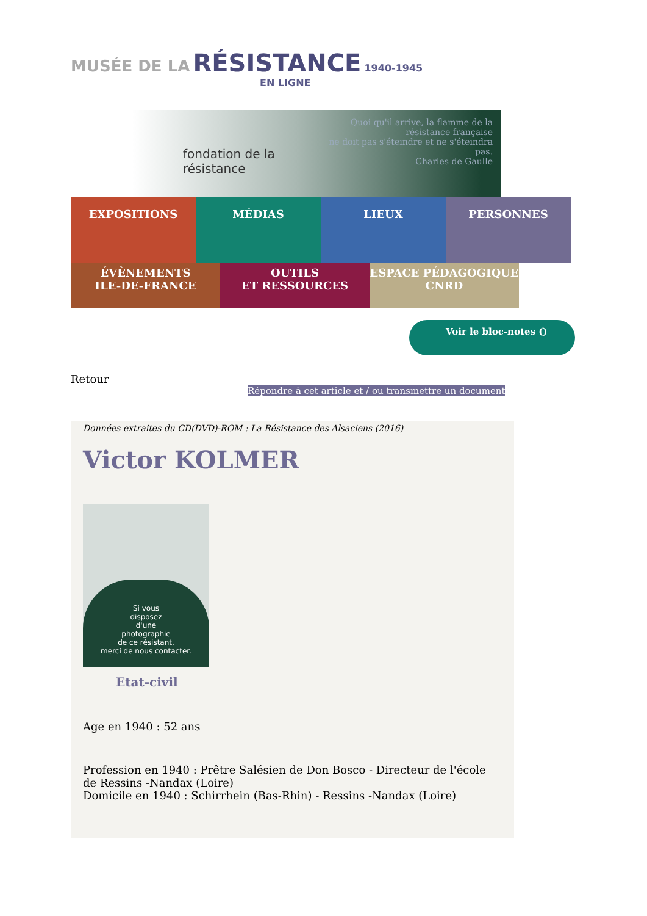MUSÉE DE LA RÉSISTANCE 1940-1945
EN LIGNE
fondation de la résistance
Quoi qu'il arrive, la flamme de la résistance française
ne doit pas s'éteindre et ne s'éteindra pas.
Charles de Gaulle
EXPOSITIONS
MÉDIAS LIEUX PERSONNES
ÉVÈNEMENTS
ILE-DE-FRANCE
OUTILS
ET RESSOURCES
ESPACE PÉDAGOGIQUE
CNRD
Voir le bloc-notes ()
Retour
Répondre à cet article et / ou transmettre un document
Données extraites du CD(DVD)-ROM : La Résistance des Alsaciens (2016)
Victor KOLMER
Si vous
disposez
d'une
photographie
de ce résistant,
merci de nous contacter.
Etat-civil
Age en 1940 : 52 ans
Profession en 1940 : Prêtre Salésien de Don Bosco - Directeur de l'école de Ressins -Nandax (Loire)
Domicile en 1940 : Schirrhein (Bas-Rhin) - Ressins -Nandax (Loire)